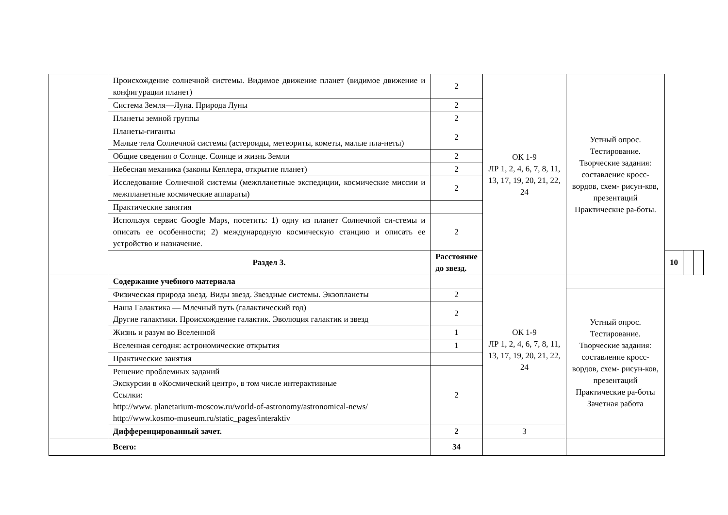| | Происхождение солнечной системы. Видимое движение планет (видимое движение и конфигурации планет) | 2 | ОК 1-9 ЛР 1, 2, 4, 6, 7, 8, 11, 13, 17, 19, 20, 21, 22, 24 | Устный опрос. Тестирование. Творческие задания: составление кросс-вордов, схем- рисун-ков, презентаций Практические ра-боты. | | | |
| | Система Земля—Луна. Природа Луны | 2 | | | | | |
| | Планеты земной группы | 2 | | | | | |
| | Планеты-гиганты Малые тела Солнечной системы (астероиды, метеориты, кометы, малые пла-неты) | 2 | | | | | |
| | Общие сведения о Солнце. Солнце и жизнь Земли | 2 | | | | | |
| | Небесная механика (законы Кеплера, открытие планет) | 2 | | | | | |
| | Исследование Солнечной системы (межпланетные экспедиции, космические миссии и межпланетные космические аппараты) | 2 | | | | | |
| | Практические занятия | | | | | | |
| | Используя сервис Google Maps, посетить: 1) одну из планет Солнечной си-стемы и описать ее особенности; 2) международную космическую станцию и описать ее устройство и назначение. | 2 | | | | | |
| | Раздел 3. | Расстояние до звезд. | | | 10 | | |
| | Содержание учебного материала | | ОК 1-9 ЛР 1, 2, 4, 6, 7, 8, 11, 13, 17, 19, 20, 21, 22, 24 | | | | |
| | Физическая природа звезд. Виды звезд. Звездные системы. Экзопланеты | 2 | | Устный опрос. Тестирование. Творческие задания: составление кросс-вордов, схем- рисун-ков, презентаций Практические ра-боты Зачетная работа | | | |
| | Наша Галактика — Млечный путь (галактический год) Другие галактики. Происхождение галактик. Эволюция галактик и звезд | 2 | | | | | |
| | Жизнь и разум во Вселенной | 1 | | | | | |
| | Вселенная сегодня: астрономические открытия | 1 | | | | | |
| | Практические занятия | | | | | | |
| | Решение проблемных заданий Экскурсии в «Космический центр», в том числе интерактивные Ссылки: http://www. planetarium-moscow.ru/world-of-astronomy/astronomical-news/ http://www.kosmo-museum.ru/static_pages/interaktiv | 2 | | | | | |
| | Дифференцированный зачет. | 2 | 3 | | | | |
| | Всего: | 34 | | | | | |